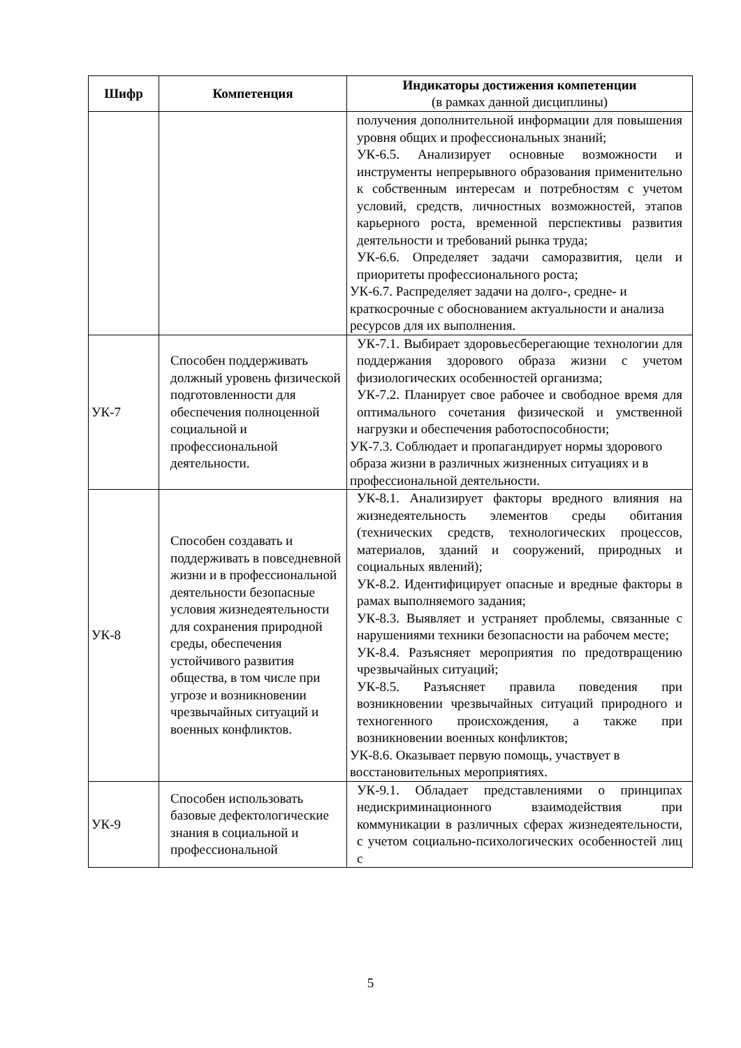| Шифр | Компетенция | Индикаторы достижения компетенции (в рамках данной дисциплины) |
| --- | --- | --- |
| | | получения дополнительной информации для повышения уровня общих и профессиональных знаний; УК-6.5. Анализирует основные возможности и инструменты непрерывного образования применительно к собственным интересам и потребностям с учетом условий, средств, личностных возможностей, этапов карьерного роста, временной перспективы развития деятельности и требований рынка труда; УК-6.6. Определяет задачи саморазвития, цели и приоритеты профессионального роста; УК-6.7. Распределяет задачи на долго-, средне- и краткосрочные с обоснованием актуальности и анализа ресурсов для их выполнения. |
| УК-7 | Способен поддерживать должный уровень физической подготовленности для обеспечения полноценной социальной и профессиональной деятельности. | УК-7.1. Выбирает здоровьесберегающие технологии для поддержания здорового образа жизни с учетом физиологических особенностей организма; УК-7.2. Планирует свое рабочее и свободное время для оптимального сочетания физической и умственной нагрузки и обеспечения работоспособности; УК-7.3. Соблюдает и пропагандирует нормы здорового образа жизни в различных жизненных ситуациях и в профессиональной деятельности. |
| УК-8 | Способен создавать и поддерживать в повседневной жизни и в профессиональной деятельности безопасные условия жизнедеятельности для сохранения природной среды, обеспечения устойчивого развития общества, в том числе при угрозе и возникновении чрезвычайных ситуаций и военных конфликтов. | УК-8.1. Анализирует факторы вредного влияния на жизнедеятельность элементов среды обитания (технических средств, технологических процессов, материалов, зданий и сооружений, природных и социальных явлений); УК-8.2. Идентифицирует опасные и вредные факторы в рамах выполняемого задания; УК-8.3. Выявляет и устраняет проблемы, связанные с нарушениями техники безопасности на рабочем месте; УК-8.4. Разъясняет мероприятия по предотвращению чрезвычайных ситуаций; УК-8.5. Разъясняет правила поведения при возникновении чрезвычайных ситуаций природного и техногенного происхождения, а также при возникновении военных конфликтов; УК-8.6. Оказывает первую помощь, участвует в восстановительных мероприятиях. |
| УК-9 | Способен использовать базовые дефектологические знания в социальной и профессиональной | УК-9.1. Обладает представлениями о принципах недискриминационного взаимодействия при коммуникации в различных сферах жизнедеятельности, с учетом социально-психологических особенностей лиц с |
5